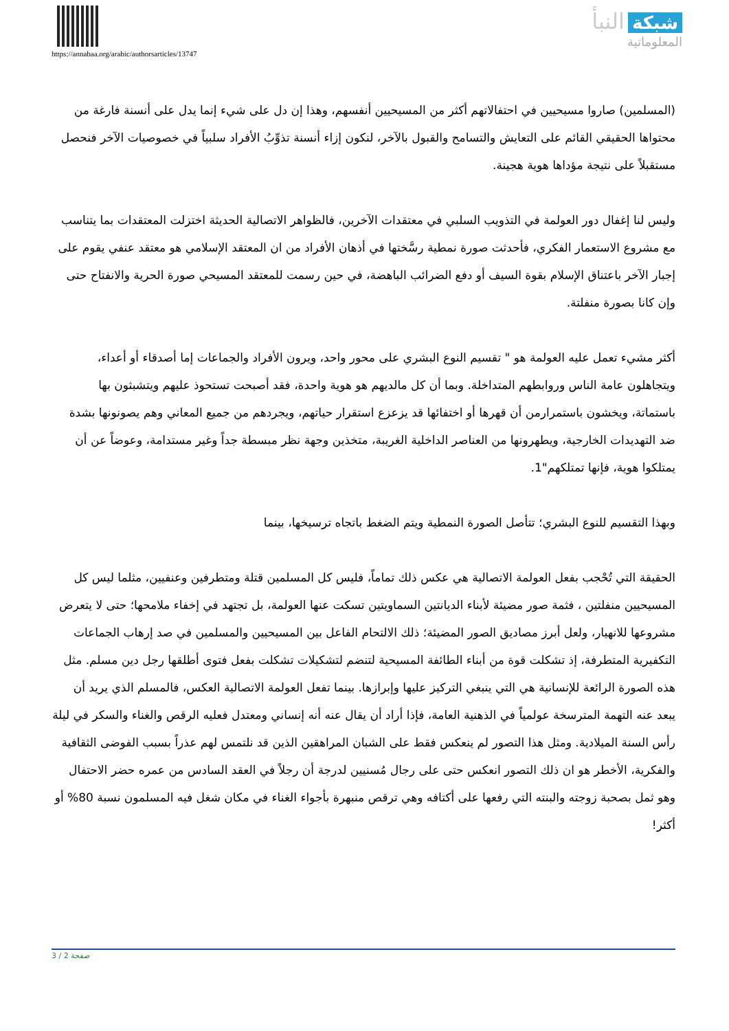https://annabaa.org/arabic/authorsarticles/13747
شبكة النبأ
المعلوماتية
(المسلمين) صاروا مسيحيين في احتفالاتهم أكثر من المسيحيين أنفسهم، وهذا إن دل على شيء إنما يدل على أنسنة فارغة من محتواها الحقيقي القائم على التعايش والتسامح والقبول بالآخر، لنكون إزاء أنسنة تذوِّبُ الأفراد سلبياً في خصوصيات الآخر فنحصل مستقبلاً على نتيجة مؤداها هوية هجينة.
وليس لنا إغفال دور العولمة في التذويب السلبي في معتقدات الآخرين، فالظواهر الاتصالية الحديثة اختزلت المعتقدات بما يتناسب مع مشروع الاستعمار الفكري، فأحدثت صورة نمطية رسَّختها في أذهان الأفراد من ان المعتقد الإسلامي هو معتقد عنفي يقوم على إجبار الآخر باعتناق الإسلام بقوة السيف أو دفع الضرائب الباهضة، في حين رسمت للمعتقد المسيحي صورة الحرية والانفتاح حتى وإن كانا بصورة منفلتة.
أكثر مشيء تعمل عليه العولمة هو " تقسيم النوع البشري على محور واحد، ويرون الأفراد والجماعات إما أصدقاء أو أعداء، ويتجاهلون عامة الناس وروابطهم المتداخلة. وبما أن كل مالديهم هو هوية واحدة، فقد أصبحت تستحوذ عليهم ويتشبثون بها باستماتة، ويخشون باستمرارمن أن قهرها أو اختفائها قد يزعزع استقرار حياتهم، ويجردهم من جميع المعاني وهم يصونونها بشدة ضد التهديدات الخارجية، ويطهرونها من العناصر الداخلية الغريبة، متخذين وجهة نظر مبسطة جداً وغير مستدامة، وعوضاً عن أن يمتلكوا هوية، فإنها تمتلكهم"1.
وبهذا التقسيم للنوع البشري؛ تتأصل الصورة النمطية ويتم الضغط باتجاه ترسيخها، بينما
الحقيقة التي تُحْجب بفعل العولمة الاتصالية هي عكس ذلك تماماً، فليس كل المسلمين قتلة ومتطرفين وعنفيين، مثلما ليس كل المسيحيين منفلتين ، فثمة صور مضيئة لأبناء الديانتين السماويتين تسكت عنها العولمة، بل تجتهد في إخفاء ملامحها؛ حتى لا يتعرض مشروعها للانهيار، ولعل أبرز مصاديق الصور المضيئة؛ ذلك الالتحام الفاعل بين المسيحيين والمسلمين في صد إرهاب الجماعات التكفيرية المتطرفة، إذ تشكلت قوة من أبناء الطائفة المسيحية لتنضم لتشكيلات تشكلت بفعل فتوى أطلقها رجل دين مسلم. مثل هذه الصورة الرائعة للإنسانية هي التي ينبغي التركيز عليها وإبرازها. بينما تفعل العولمة الاتصالية العكس، فالمسلم الذي يريد أن يبعد عنه التهمة المترسخة عولمياً في الذهنية العامة، فإذا أراد أن يقال عنه أنه إنساني ومعتدل فعليه الرقص والغناء والسكر في ليلة رأس السنة الميلادية. ومثل هذا التصور لم ينعكس فقط على الشبان المراهقين الذين قد نلتمس لهم عذراً بسبب الفوضى الثقافية والفكرية، الأخطر هو ان ذلك التصور انعكس حتى على رجال مُسنيين لدرجة أن رجلاً في العقد السادس من عمره حضر الاحتفال وهو ثمل بصحبة زوجته والبنته التي رفعها على أكتافه وهي ترقص منبهرة بأجواء الغناء في مكان شغل فيه المسلمون نسبة 80% أو أكثر!
صفحة 2 / 3